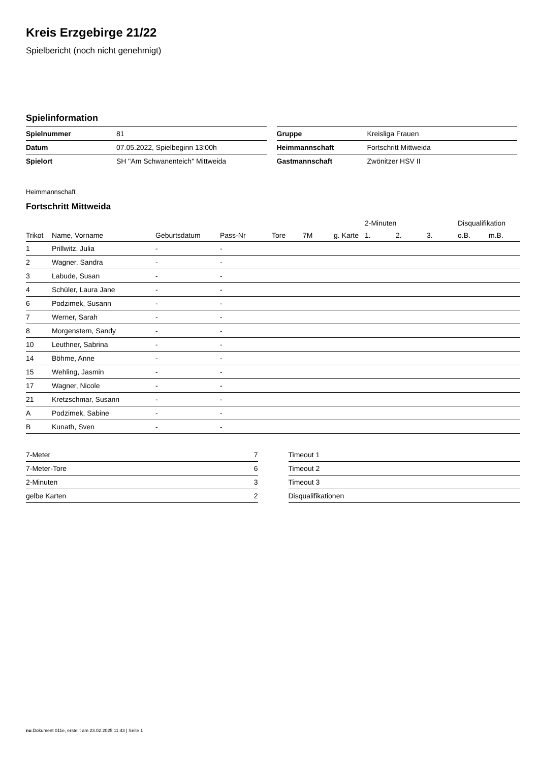Kreis Erzgebirge 21/22
Spielbericht (noch nicht genehmigt)
Spielinformation
| Spielnummer | 81 |
| Datum | 07.05.2022, Spielbeginn 13:00h |
| Spielort | SH "Am Schwanenteich" Mittweida |
| Gruppe | Kreisliga Frauen |
| Heimmannschaft | Fortschritt Mittweida |
| Gastmannschaft | Zwönitzer HSV II |
Heimmannschaft
Fortschritt Mittweida
| | | | | | | | 2-Minuten | | | Disqualifikation | |
| --- | --- | --- | --- | --- | --- | --- | --- | --- | --- | --- | --- |
| Trikot | Name, Vorname | Geburtsdatum | Pass-Nr | Tore | 7M | g. Karte | 1. | 2. | 3. | o.B. | m.B. |
| 1 | Prillwitz, Julia | - | - | | | | | | | | |
| 2 | Wagner, Sandra | - | - | | | | | | | | |
| 3 | Labude, Susan | - | - | | | | | | | | |
| 4 | Schüler, Laura Jane | - | - | | | | | | | | |
| 6 | Podzimek, Susann | - | - | | | | | | | | |
| 7 | Werner, Sarah | - | - | | | | | | | | |
| 8 | Morgenstern, Sandy | - | - | | | | | | | | |
| 10 | Leuthner, Sabrina | - | - | | | | | | | | |
| 14 | Böhme, Anne | - | - | | | | | | | | |
| 15 | Wehling, Jasmin | - | - | | | | | | | | |
| 17 | Wagner, Nicole | - | - | | | | | | | | |
| 21 | Kretzschmar, Susann | - | - | | | | | | | | |
| A | Podzimek, Sabine | - | - | | | | | | | | |
| B | Kunath, Sven | - | - | | | | | | | | |
| 7-Meter | 7 |
| 7-Meter-Tore | 6 |
| 2-Minuten | 3 |
| gelbe Karten | 2 |
| Timeout 1 |
| Timeout 2 |
| Timeout 3 |
| Disqualifikationen |
nu.Dokument 011e, erstellt am 23.02.2025 11:43 | Seite 1